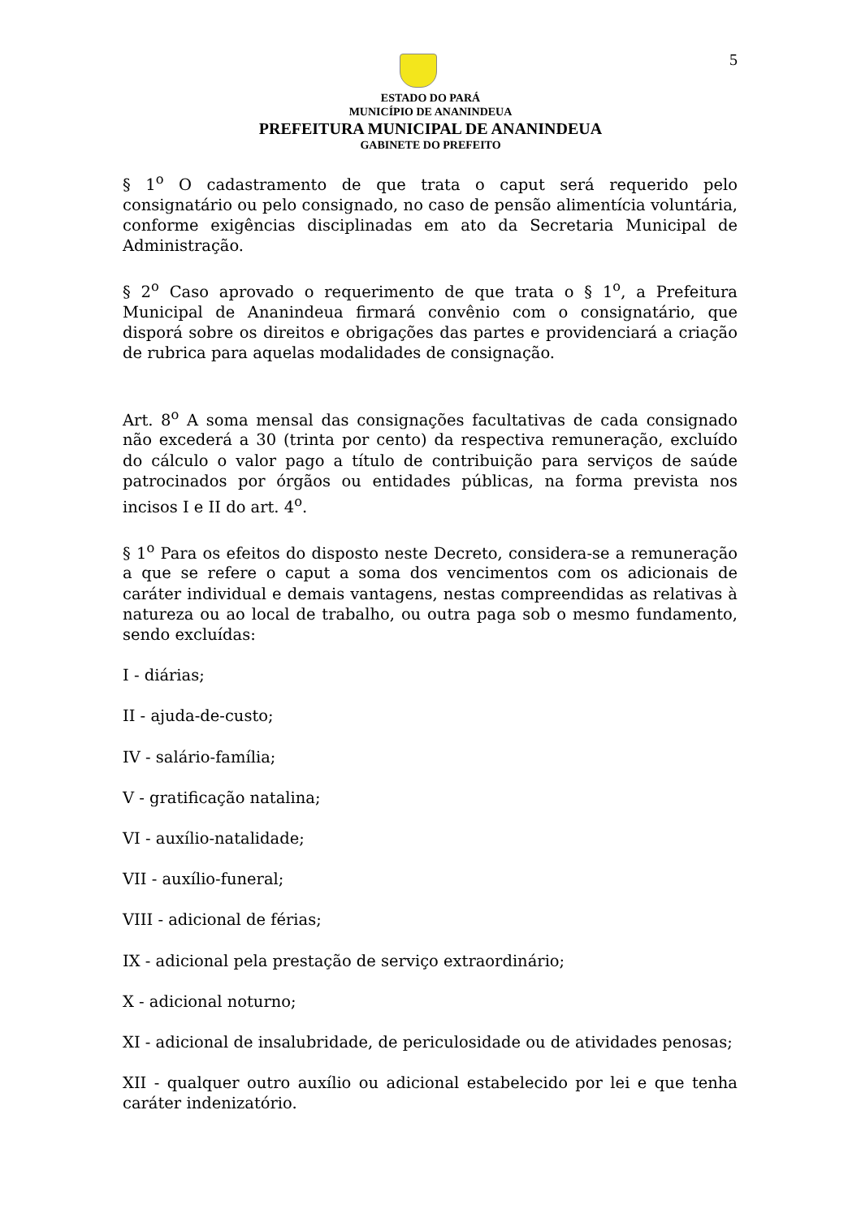5
ESTADO DO PARÁ
MUNICÍPIO DE ANANINDEUA
PREFEITURA MUNICIPAL DE ANANINDEUA
GABINETE DO PREFEITO
§ 1<sup>o</sup> O cadastramento de que trata o caput será requerido pelo consignatário ou pelo consignado, no caso de pensão alimentícia voluntária, conforme exigências disciplinadas em ato da Secretaria Municipal de Administração.
§ 2<sup>o</sup> Caso aprovado o requerimento de que trata o § 1<sup>o</sup>, a Prefeitura Municipal de Ananindeua firmará convênio com o consignatário, que disporá sobre os direitos e obrigações das partes e providenciará a criação de rubrica para aquelas modalidades de consignação.
Art. 8<sup>o</sup> A soma mensal das consignações facultativas de cada consignado não excederá a 30 (trinta por cento) da respectiva remuneração, excluído do cálculo o valor pago a título de contribuição para serviços de saúde patrocinados por órgãos ou entidades públicas, na forma prevista nos incisos I e II do art. 4<sup>o</sup>.
§ 1<sup>o</sup> Para os efeitos do disposto neste Decreto, considera-se a remuneração a que se refere o caput a soma dos vencimentos com os adicionais de caráter individual e demais vantagens, nestas compreendidas as relativas à natureza ou ao local de trabalho, ou outra paga sob o mesmo fundamento, sendo excluídas:
I - diárias;
II - ajuda-de-custo;
IV - salário-família;
V - gratificação natalina;
VI - auxílio-natalidade;
VII - auxílio-funeral;
VIII - adicional de férias;
IX - adicional pela prestação de serviço extraordinário;
X - adicional noturno;
XI - adicional de insalubridade, de periculosidade ou de atividades penosas;
XII - qualquer outro auxílio ou adicional estabelecido por lei e que tenha caráter indenizatório.